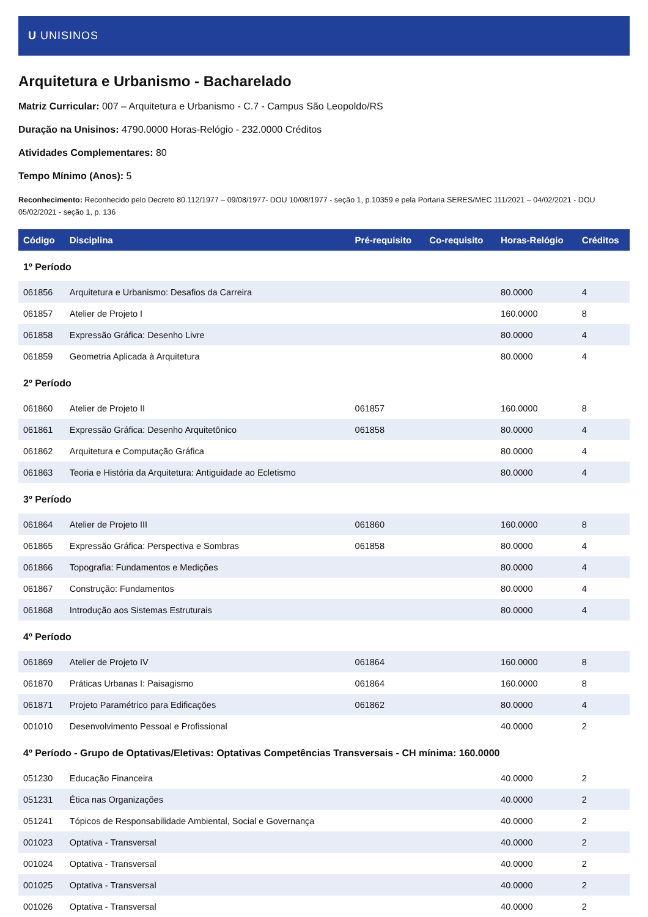U UNISINOS
Arquitetura e Urbanismo - Bacharelado
Matriz Curricular: 007 – Arquitetura e Urbanismo - C.7 - Campus São Leopoldo/RS
Duração na Unisinos: 4790.0000 Horas-Relógio - 232.0000 Créditos
Atividades Complementares: 80
Tempo Mínimo (Anos): 5
Reconhecimento: Reconhecido pelo Decreto 80.112/1977 – 09/08/1977- DOU 10/08/1977 - seção 1, p.10359 e pela Portaria SERES/MEC 111/2021 – 04/02/2021 - DOU 05/02/2021 - seção 1, p. 136
| Código | Disciplina | Pré-requisito | Co-requisito | Horas-Relógio | Créditos |
| --- | --- | --- | --- | --- | --- |
| 1º Período | | | | | |
| 061856 | Arquitetura e Urbanismo: Desafios da Carreira | | | 80.0000 | 4 |
| 061857 | Atelier de Projeto I | | | 160.0000 | 8 |
| 061858 | Expressão Gráfica: Desenho Livre | | | 80.0000 | 4 |
| 061859 | Geometria Aplicada à Arquitetura | | | 80.0000 | 4 |
| 2º Período | | | | | |
| 061860 | Atelier de Projeto II | 061857 | | 160.0000 | 8 |
| 061861 | Expressão Gráfica: Desenho Arquitetônico | 061858 | | 80.0000 | 4 |
| 061862 | Arquitetura e Computação Gráfica | | | 80.0000 | 4 |
| 061863 | Teoria e História da Arquitetura: Antiguidade ao Ecletismo | | | 80.0000 | 4 |
| 3º Período | | | | | |
| 061864 | Atelier de Projeto III | 061860 | | 160.0000 | 8 |
| 061865 | Expressão Gráfica: Perspectiva e Sombras | 061858 | | 80.0000 | 4 |
| 061866 | Topografia: Fundamentos e Medições | | | 80.0000 | 4 |
| 061867 | Construção: Fundamentos | | | 80.0000 | 4 |
| 061868 | Introdução aos Sistemas Estruturais | | | 80.0000 | 4 |
| 4º Período | | | | | |
| 061869 | Atelier de Projeto IV | 061864 | | 160.0000 | 8 |
| 061870 | Práticas Urbanas I: Paisagismo | 061864 | | 160.0000 | 8 |
| 061871 | Projeto Paramétrico para Edificações | 061862 | | 80.0000 | 4 |
| 001010 | Desenvolvimento Pessoal e Profissional | | | 40.0000 | 2 |
| 4º Período - Grupo de Optativas/Eletivas: Optativas Competências Transversais - CH mínima: 160.0000 | | | | | |
| 051230 | Educação Financeira | | | 40.0000 | 2 |
| 051231 | Ética nas Organizações | | | 40.0000 | 2 |
| 051241 | Tópicos de Responsabilidade Ambiental, Social e Governança | | | 40.0000 | 2 |
| 001023 | Optativa - Transversal | | | 40.0000 | 2 |
| 001024 | Optativa - Transversal | | | 40.0000 | 2 |
| 001025 | Optativa - Transversal | | | 40.0000 | 2 |
| 001026 | Optativa - Transversal | | | 40.0000 | 2 |